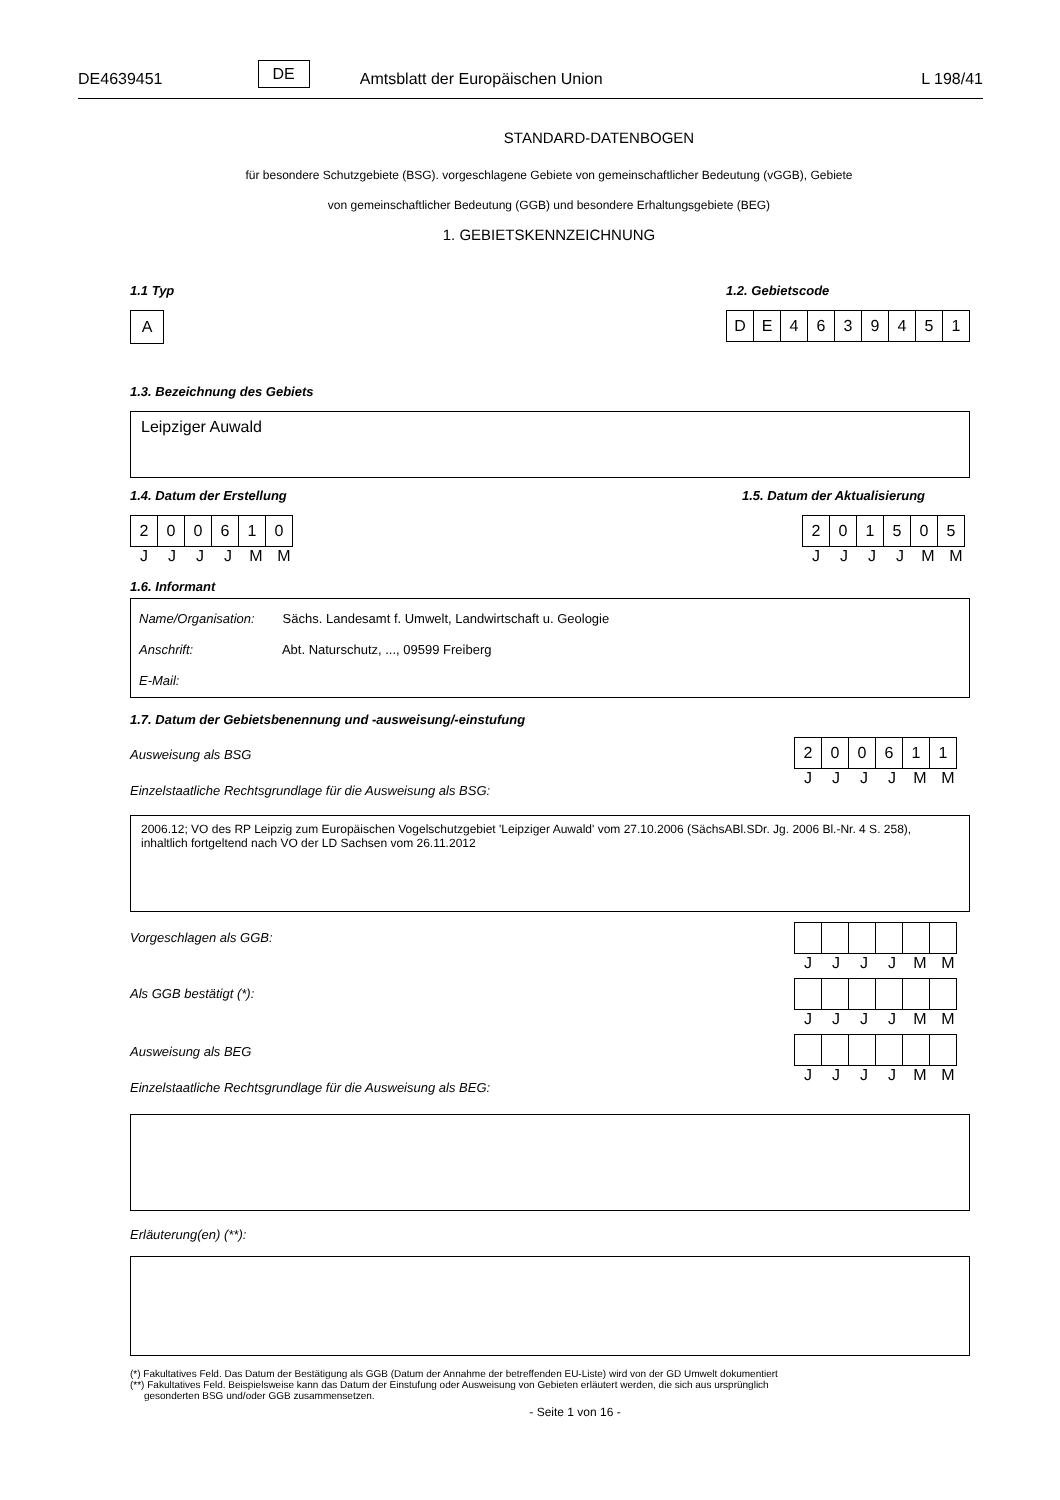DE4639451 DE Amtsblatt der Europäischen Union L 198/41
STANDARD-DATENBOGEN
für besondere Schutzgebiete (BSG). vorgeschlagene Gebiete von gemeinschaftlicher Bedeutung (vGGB), Gebiete
von gemeinschaftlicher Bedeutung (GGB) und besondere Erhaltungsgebiete (BEG)
1. GEBIETSKENNZEICHNUNG
1.1 Typ
| A |
1.2. Gebietscode
| D | E | 4 | 6 | 3 | 9 | 4 | 5 | 1 |
1.3. Bezeichnung des Gebiets
Leipziger Auwald
1.4. Datum der Erstellung
| 2 | 0 | 0 | 6 | 1 | 0 |
JJJJMM
1.5. Datum der Aktualisierung
| 2 | 0 | 1 | 5 | 0 | 5 |
JJJJMM
1.6. Informant
Name/Organisation: Sächs. Landesamt f. Umwelt, Landwirtschaft u. Geologie
Anschrift: Abt. Naturschutz, ..., 09599 Freiberg
E-Mail:
1.7. Datum der Gebietsbenennung und -ausweisung/-einstufung
Ausweisung als BSG
Einzelstaatliche Rechtsgrundlage für die Ausweisung als BSG:
| 2 | 0 | 0 | 6 | 1 | 1 |
JJJJMM
2006.12; VO des RP Leipzig zum Europäischen Vogelschutzgebiet 'Leipziger Auwald' vom 27.10.2006 (SächsABl.SDr. Jg. 2006 Bl.-Nr. 4 S. 258), inhaltlich fortgeltend nach VO der LD Sachsen vom 26.11.2012
Vorgeschlagen als GGB:
JJJJMM
Als GGB bestätigt (*):
JJJJMM
Ausweisung als BEG
Einzelstaatliche Rechtsgrundlage für die Ausweisung als BEG:
JJJJMM
Erläuterung(en) (**):
(*) Fakultatives Feld. Das Datum der Bestätigung als GGB (Datum der Annahme der betreffenden EU-Liste) wird von der GD Umwelt dokumentiert
(**) Fakultatives Feld. Beispielsweise kann das Datum der Einstufung oder Ausweisung von Gebieten erläutert werden, die sich aus ursprünglich
gesonderten BSG und/oder GGB zusammensetzen.
- Seite 1 von 16 -